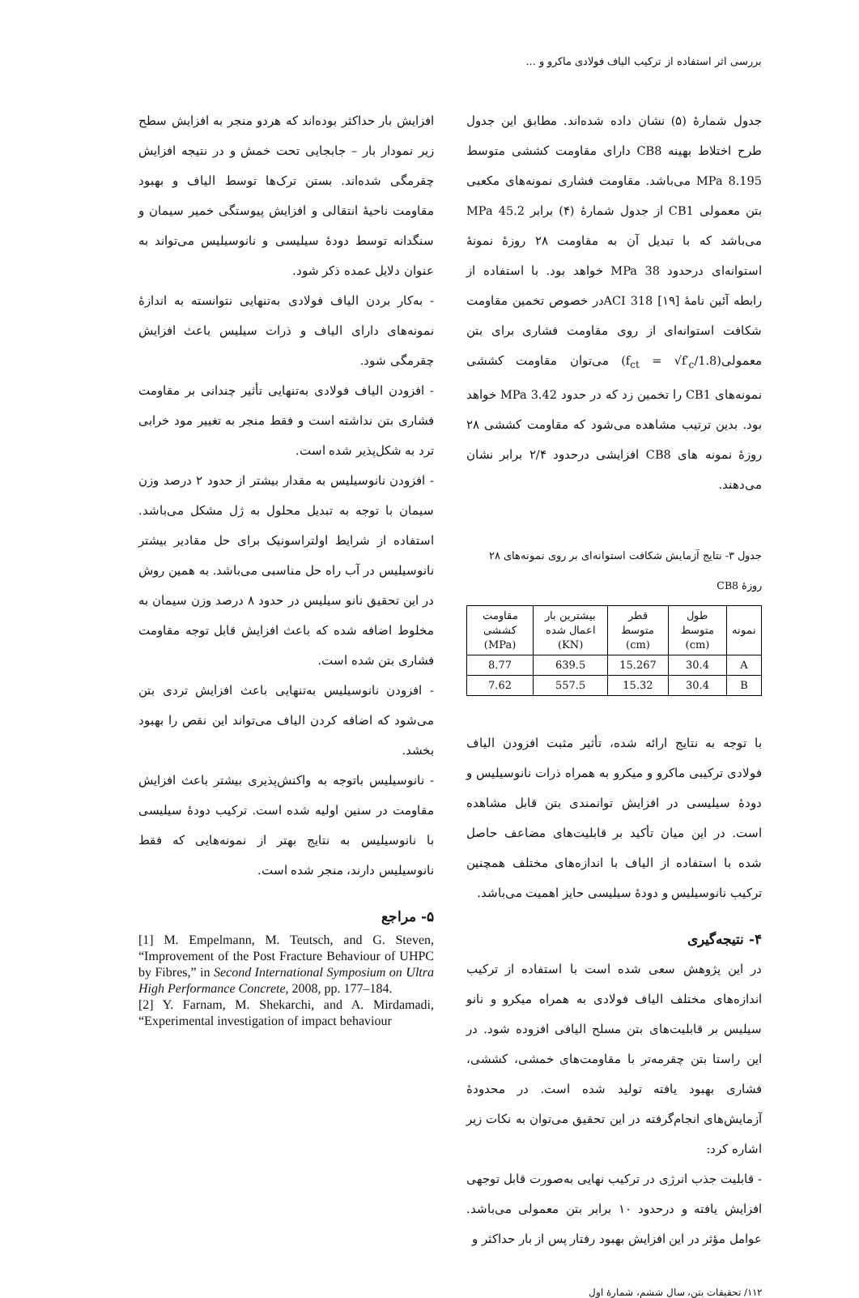بررسی اثر استفاده از ترکیب الیاف فولادی ماکرو و ...
جدول شمارهٔ (۵) نشان داده شده‌اند. مطابق این جدول طرح اختلاط بهینه CB8 دارای مقاومت کششی متوسط 8.195 MPa می‌باشد. مقاومت فشاری نمونه‌های مکعبی بتن معمولی CB1 از جدول شمارهٔ (۴) برابر 45.2 MPa می‌باشد که با تبدیل آن به مقاومت ۲۸ روزهٔ نمونهٔ استوانه‌ای درحدود 38 MPa خواهد بود. با استفاده از رابطه آئین نامهٔ ACI 318 [۱۹]در خصوص تخمین مقاومت شکافت استوانه‌ای از روی مقاومت فشاری برای بتن معمولی(f<sub>ct</sub> = √f′<sub>c</sub>/1.8) می‌توان مقاومت کششی نمونه‌های CB1 را تخمین زد که در حدود 3.42 MPa خواهد بود. بدین ترتیب مشاهده می‌شود که مقاومت کششی ۲۸ روزهٔ نمونه های CB8 افزایشی درحدود ۲/۴ برابر نشان می‌دهند.
جدول ۳- نتایج آزمایش شکافت استوانه‌ای بر روی نمونه‌های ۲۸ روزهٔ CB8
| نمونه | طول متوسط (cm) | قطر متوسط (cm) | بیشترین بار اعمال شده (KN) | مقاومت کششی (MPa) |
| --- | --- | --- | --- | --- |
| A | 30.4 | 15.267 | 639.5 | 8.77 |
| B | 30.4 | 15.32 | 557.5 | 7.62 |
با توجه به نتایج ارائه شده، تأثیر مثبت افزودن الیاف فولادی ترکیبی ماکرو و میکرو به همراه ذرات نانوسیلیس و دودهٔ سیلیسی در افزایش توانمندی بتن قابل مشاهده است. در این میان تأکید بر قابلیت‌های مضاعف حاصل شده با استفاده از الیاف با اندازه‌های مختلف همچنین ترکیب نانوسیلیس و دودهٔ سیلیسی حایز اهمیت می‌باشد.
۴- نتیجه‌گیری
در این پژوهش سعی شده است با استفاده از ترکیب اندازه‌های مختلف الیاف فولادی به همراه میکرو و نانو سیلیس بر قابلیت‌های بتن مسلح الیافی افزوده شود. در این راستا بتن چقرمه‌تر با مقاومت‌های خمشی، کششی، فشاری بهبود یافته تولید شده است. در محدودهٔ آزمایش‌های انجام‌گرفته در این تحقیق می‌توان به نکات زیر اشاره کرد:
- قابلیت جذب انرژی در ترکیب نهایی به‌صورت قابل توجهی افزایش یافته و درحدود ۱۰ برابر بتن معمولی می‌باشد. عوامل مؤثر در این افزایش بهبود رفتار پس از بار حداکثر و
افزایش بار حداکثر بوده‌اند که هردو منجر به افزایش سطح زیر نمودار بار – جابجایی تحت خمش و در نتیجه افزایش چقرمگی شده‌اند. بستن ترک‌ها توسط الیاف و بهبود مقاومت ناحیهٔ انتقالی و افزایش پیوستگی خمیر سیمان و سنگدانه توسط دودهٔ سیلیسی و نانوسیلیس می‌تواند به عنوان دلایل عمده ذکر شود.
- به‌کار بردن الیاف فولادی به‌تنهایی نتوانسته به اندازهٔ نمونه‌های دارای الیاف و ذرات سیلیس باعث افزایش چقرمگی شود.
- افزودن الیاف فولادی به‌تنهایی تأثیر چندانی بر مقاومت فشاری بتن نداشته است و فقط منجر به تغییر مود خرابی ترد به شکل‌پذیر شده است.
- افزودن نانوسیلیس به مقدار بیشتر از حدود ۲ درصد وزن سیمان با توجه به تبدیل محلول به ژل مشکل می‌باشد. استفاده از شرایط اولتراسونیک برای حل مقادیر بیشتر نانوسیلیس در آب راه حل مناسبی می‌باشد. به همین روش در این تحقیق نانو سیلیس در حدود ۸ درصد وزن سیمان به مخلوط اضافه شده که باعث افزایش قابل توجه مقاومت فشاری بتن شده است.
- افزودن نانوسیلیس به‌تنهایی باعث افزایش تردی بتن می‌شود که اضافه کردن الیاف می‌تواند این نقص را بهبود بخشد.
- نانوسیلیس باتوجه به واکنش‌پذیری بیشتر باعث افزایش مقاومت در سنین اولیه شده است. ترکیب دودهٔ سیلیسی با نانوسیلیس به نتایج بهتر از نمونه‌هایی که فقط نانوسیلیس دارند، منجر شده است.
۵- مراجع
[1] M. Empelmann, M. Teutsch, and G. Steven, “Improvement of the Post Fracture Behaviour of UHPC by Fibres,” in Second International Symposium on Ultra High Performance Concrete, 2008, pp. 177–184.
[2] Y. Farnam, M. Shekarchi, and A. Mirdamadi, “Experimental investigation of impact behaviour
۱۱۲/ تحقیقات بتن، سال ششم، شمارهٔ اول